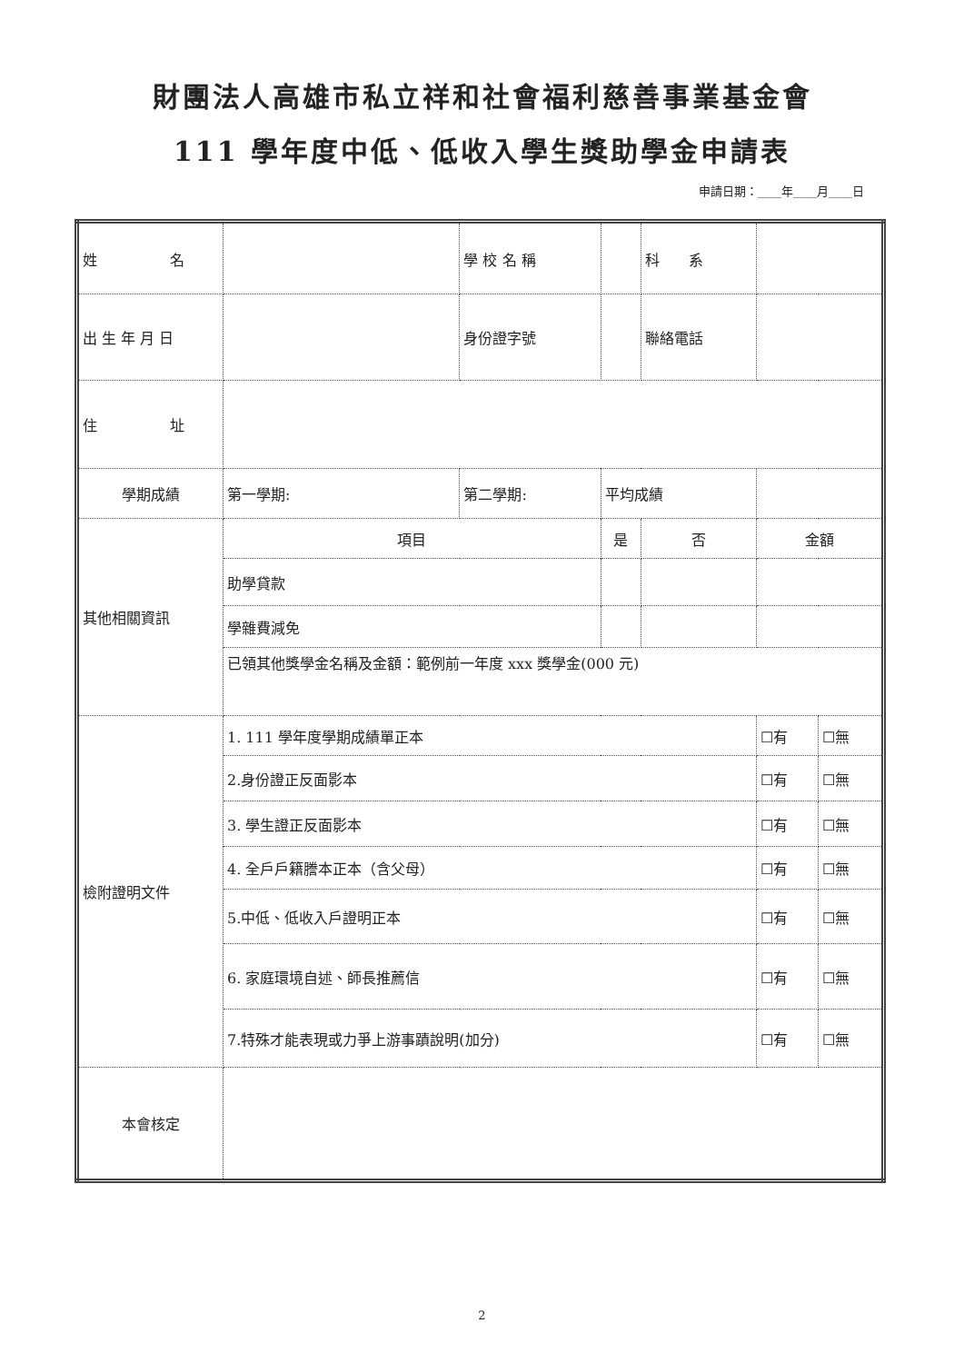財團法人高雄市私立祥和社會福利慈善事業基金會
111 學年度中低、低收入學生獎助學金申請表
申請日期：____年____月____日
| 姓 名 | | 學 校 名 稱 | | | 科 系 | | |
| 出 生 年 月 日 | | 身份證字號 | | | 聯絡電話 | | |
| 住 址 | | | | | | | |
| 學期成績 | 第一學期: | 第二學期: | | 平均成績 | | | |
| 其他相關資訊 | 項目 | | | 是 | 否 | 金額 | |
| | 助學貸款 | | | | | | |
| | 學雜費減免 | | | | | | |
| | 已領其他獎學金名稱及金額：範例前一年度 xxx 獎學金(000 元) | | | | | | |
| 檢附證明文件 | 1. 111 學年度學期成績單正本 | | | | | ☐有 | ☐無 |
| | 2.身份證正反面影本 | | | | | ☐有 | ☐無 |
| | 3. 學生證正反面影本 | | | | | ☐有 | ☐無 |
| | 4. 全戶戶籍謄本正本（含父母） | | | | | ☐有 | ☐無 |
| | 5.中低、低收入戶證明正本 | | | | | ☐有 | ☐無 |
| | 6. 家庭環境自述、師長推薦信 | | | | | ☐有 | ☐無 |
| | 7.特殊才能表現或力爭上游事蹟說明(加分) | | | | | ☐有 | ☐無 |
| 本會核定 | | | | | | | |
2